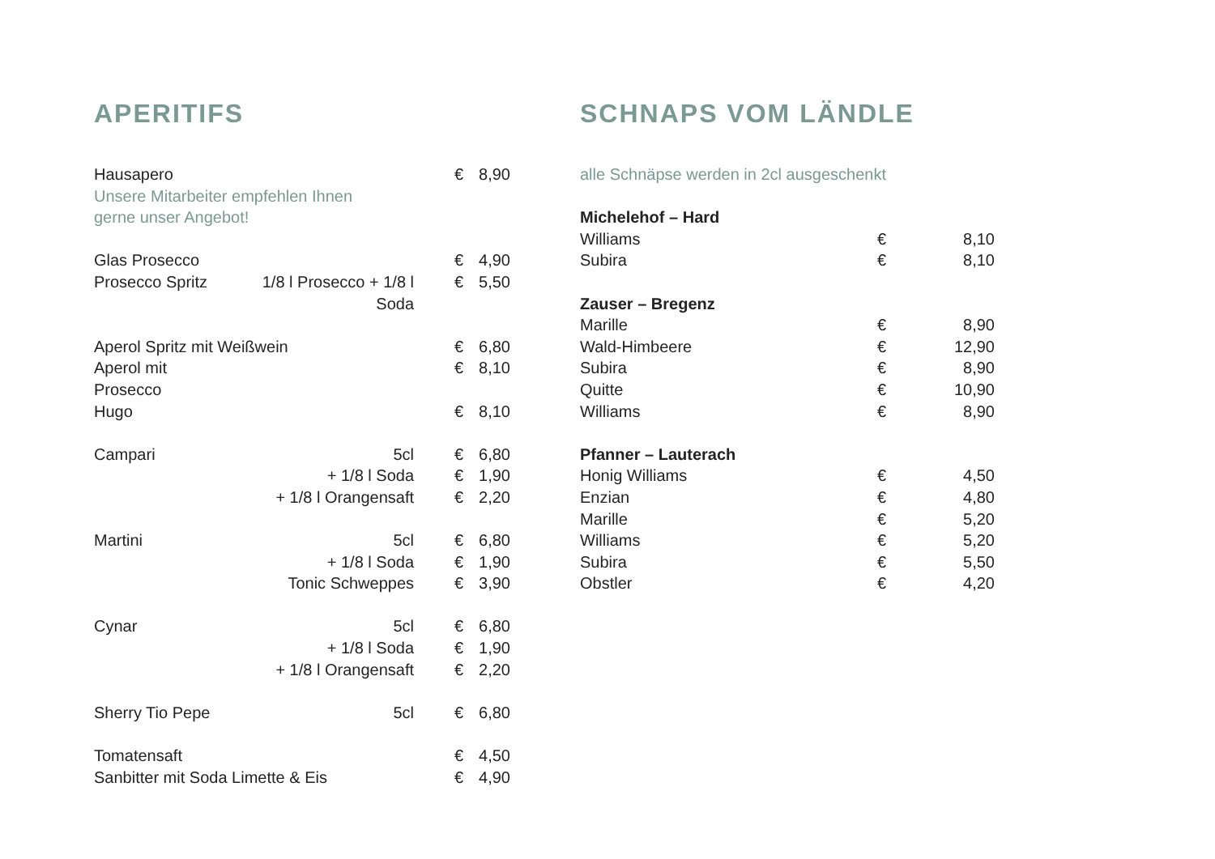APERITIFS
| Hausapero | | € | 8,90 |
| Unsere Mitarbeiter empfehlen Ihnen | | | |
| gerne unser Angebot! | | | |
| Glas Prosecco | | € | 4,90 |
| Prosecco Spritz | 1/8 l Prosecco + 1/8 l Soda | € | 5,50 |
| Aperol Spritz mit Weißwein | | € | 6,80 |
| Aperol mit Prosecco | | € | 8,10 |
| Hugo | | € | 8,10 |
| Campari | 5cl | € | 6,80 |
| | + 1/8 l Soda | € | 1,90 |
| | + 1/8 l Orangensaft | € | 2,20 |
| Martini | 5cl | € | 6,80 |
| | + 1/8 l Soda | € | 1,90 |
| | Tonic Schweppes | € | 3,90 |
| Cynar | 5cl | € | 6,80 |
| | + 1/8 l Soda | € | 1,90 |
| | + 1/8 l Orangensaft | € | 2,20 |
| Sherry Tio Pepe | 5cl | € | 6,80 |
| Tomatensaft | | € | 4,50 |
| Sanbitter mit Soda Limette & Eis | | € | 4,90 |
SCHNAPS VOM LÄNDLE
| alle Schnäpse werden in 2cl ausgeschenkt | | |
| Michelehof – Hard | | |
| Williams | € | 8,10 |
| Subira | € | 8,10 |
| Zauser – Bregenz | | |
| Marille | € | 8,90 |
| Wald-Himbeere | € | 12,90 |
| Subira | € | 8,90 |
| Quitte | € | 10,90 |
| Williams | € | 8,90 |
| Pfanner – Lauterach | | |
| Honig Williams | € | 4,50 |
| Enzian | € | 4,80 |
| Marille | € | 5,20 |
| Williams | € | 5,20 |
| Subira | € | 5,50 |
| Obstler | € | 4,20 |